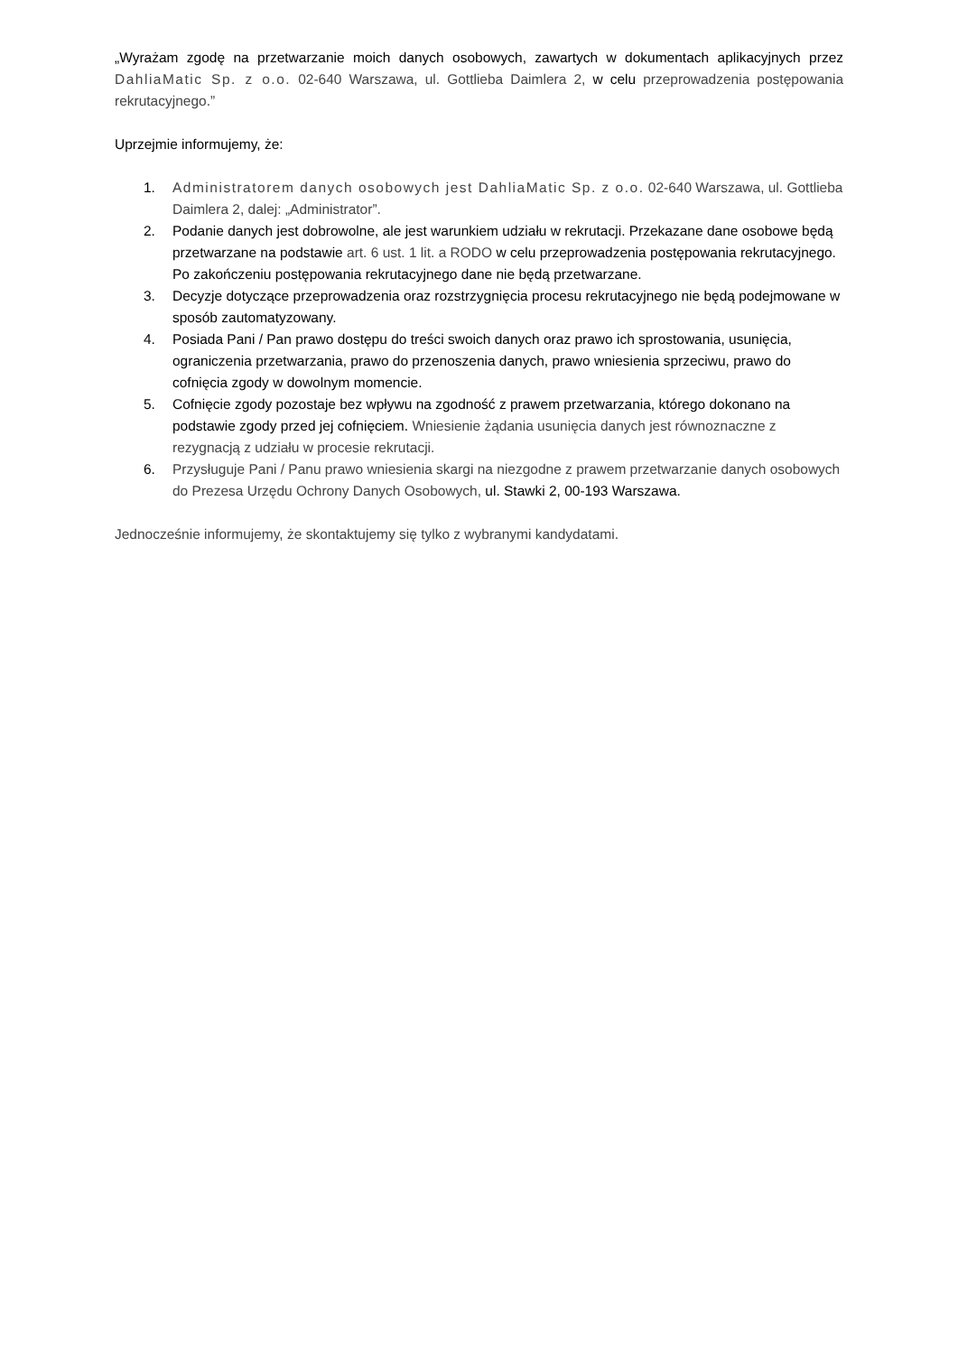„Wyrażam zgodę na przetwarzanie moich danych osobowych, zawartych w dokumentach aplikacyjnych przez DahliaMatic Sp. z o.o. 02-640 Warszawa, ul. Gottlieba Daimlera 2, w celu przeprowadzenia postępowania rekrutacyjnego.”
Uprzejmie informujemy, że:
1. Administratorem danych osobowych jest DahliaMatic Sp. z o.o. 02-640 Warszawa, ul. Gottlieba Daimlera 2, dalej: „Administrator”.
2. Podanie danych jest dobrowolne, ale jest warunkiem udziału w rekrutacji. Przekazane dane osobowe będą przetwarzane na podstawie art. 6 ust. 1 lit. a RODO w celu przeprowadzenia postępowania rekrutacyjnego. Po zakończeniu postępowania rekrutacyjnego dane nie będą przetwarzane.
3. Decyzje dotyczące przeprowadzenia oraz rozstrzygnięcia procesu rekrutacyjnego nie będą podejmowane w sposób zautomatyzowany.
4. Posiada Pani / Pan prawo dostępu do treści swoich danych oraz prawo ich sprostowania, usunięcia, ograniczenia przetwarzania, prawo do przenoszenia danych, prawo wniesienia sprzeciwu, prawo do cofnięcia zgody w dowolnym momencie.
5. Cofnięcie zgody pozostaje bez wpływu na zgodność z prawem przetwarzania, którego dokonano na podstawie zgody przed jej cofnięciem. Wniesienie żądania usunięcia danych jest równoznaczne z rezygnacją z udziału w procesie rekrutacji.
6. Przysługuje Pani / Panu prawo wniesienia skargi na niezgodne z prawem przetwarzanie danych osobowych do Prezesa Urzędu Ochrony Danych Osobowych, ul. Stawki 2, 00-193 Warszawa.
Jednocześnie informujemy, że skontaktujemy się tylko z wybranymi kandydatami.